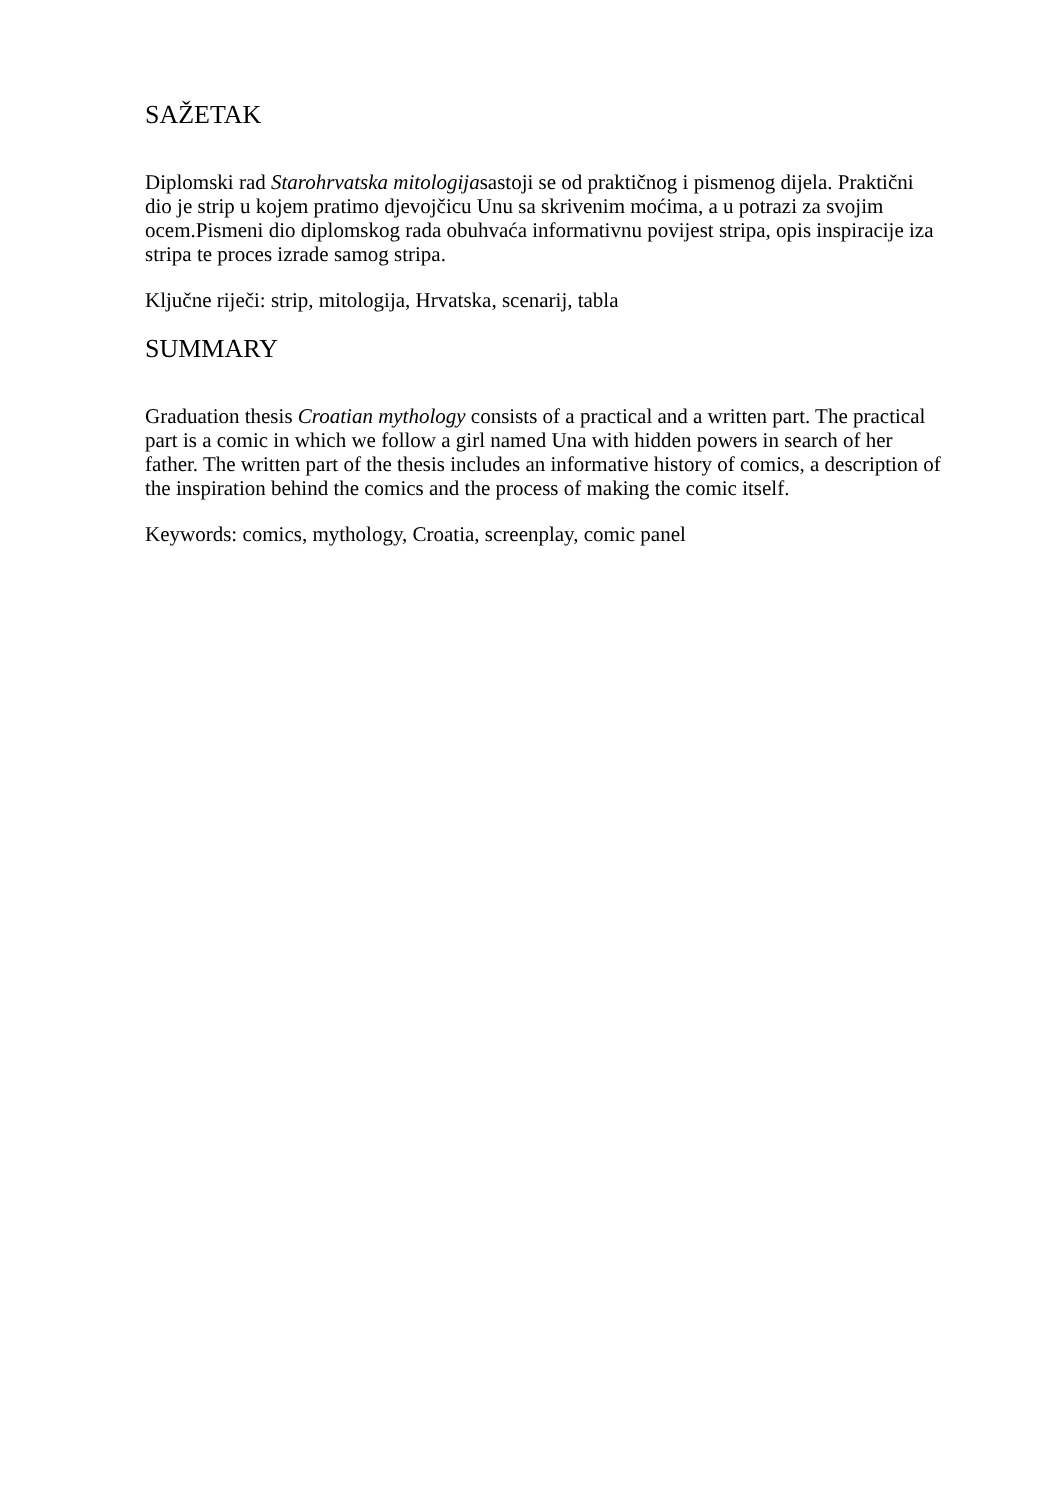SAŽETAK
Diplomski rad Starohrvatska mitologijasastoji se od praktičnog i pismenog dijela. Praktični dio je strip u kojem pratimo djevojčicu Unu sa skrivenim moćima, a u potrazi za svojim ocem.Pismeni dio diplomskog rada obuhvaća informativnu povijest stripa, opis inspiracije iza stripa te proces izrade samog stripa.
Ključne riječi: strip, mitologija, Hrvatska, scenarij, tabla
SUMMARY
Graduation thesis Croatian mythology consists of a practical and a written part. The practical part is a comic in which we follow a girl named Una with hidden powers in search of her father. The written part of the thesis includes an informative history of comics, a description of the inspiration behind the comics and the process of making the comic itself.
Keywords: comics, mythology, Croatia, screenplay, comic panel